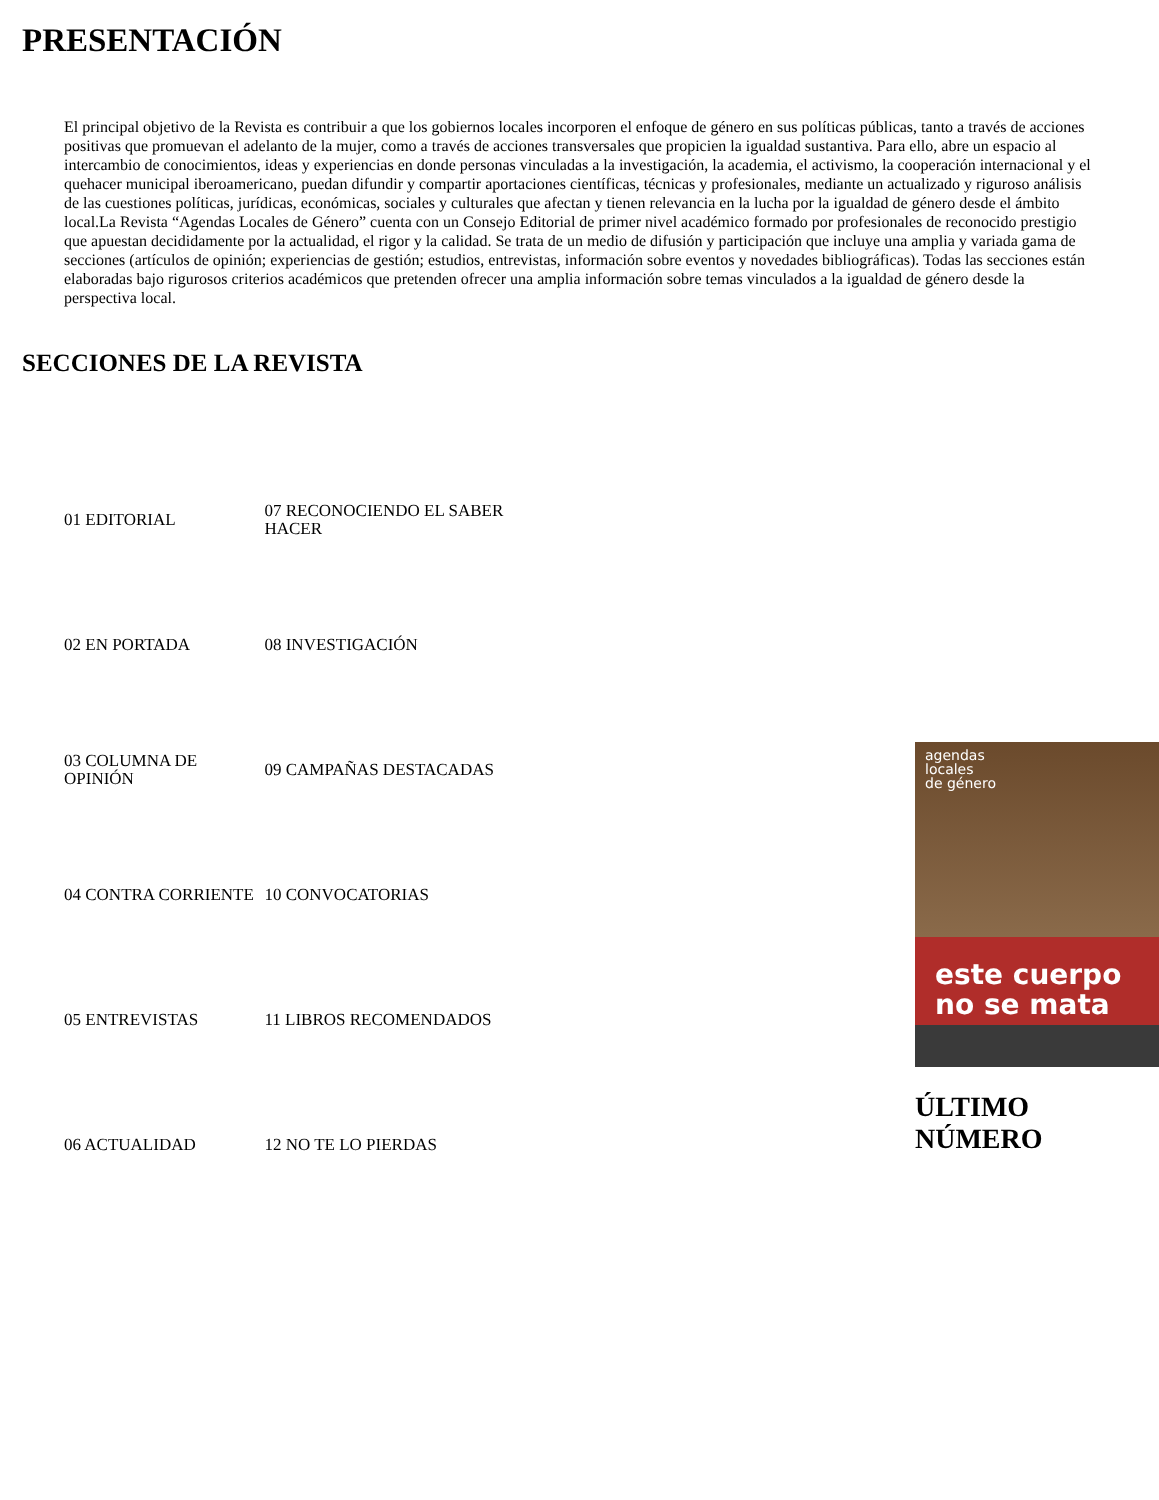PRESENTACIÓN
El principal objetivo de la Revista es contribuir a que los gobiernos locales incorporen el enfoque de género en sus políticas públicas, tanto a través de acciones positivas que promuevan el adelanto de la mujer, como a través de acciones transversales que propicien la igualdad sustantiva. Para ello, abre un espacio al intercambio de conocimientos, ideas y experiencias en donde personas vinculadas a la investigación, la academia, el activismo, la cooperación internacional y el quehacer municipal iberoamericano, puedan difundir y compartir aportaciones científicas, técnicas y profesionales, mediante un actualizado y riguroso análisis de las cuestiones políticas, jurídicas, económicas, sociales y culturales que afectan y tienen relevancia en la lucha por la igualdad de género desde el ámbito local.La Revista “Agendas Locales de Género” cuenta con un Consejo Editorial de primer nivel académico formado por profesionales de reconocido prestigio que apuestan decididamente por la actualidad, el rigor y la calidad. Se trata de un medio de difusión y participación que incluye una amplia y variada gama de secciones (artículos de opinión; experiencias de gestión; estudios, entrevistas, información sobre eventos y novedades bibliográficas). Todas las secciones están elaboradas bajo rigurosos criterios académicos que pretenden ofrecer una amplia información sobre temas vinculados a la igualdad de género desde la perspectiva local.
SECCIONES DE LA REVISTA
| 01 EDITORIAL | 07 RECONOCIENDO EL SABER HACER |
| 02 EN PORTADA | 08 INVESTIGACIÓN |
| 03 COLUMNA DE OPINIÓN | 09 CAMPAÑAS DESTACADAS |
| 04 CONTRA CORRIENTE | 10 CONVOCATORIAS |
| 05 ENTREVISTAS | 11 LIBROS RECOMENDADOS |
| 06 ACTUALIDAD | 12 NO TE LO PIERDAS |
agendas
locales
de género
este cuerpo
no se mata
ÚLTIMO NÚMERO